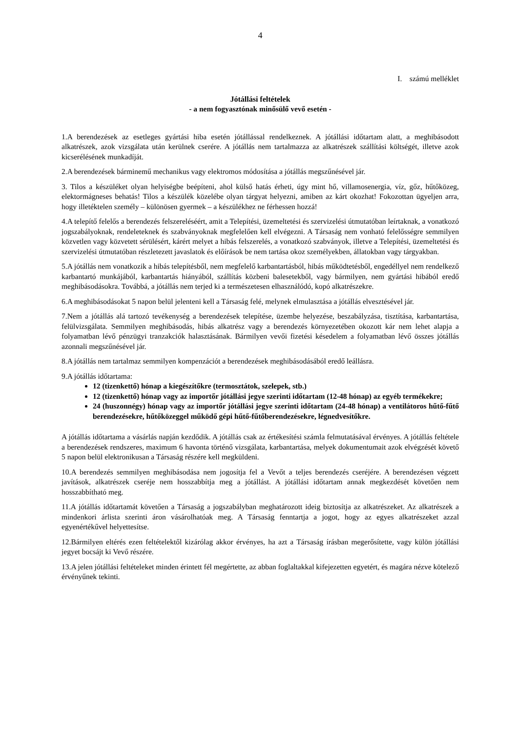4
I. számú melléklet
Jótállási feltételek
- a nem fogyasztónak minősülő vevő esetén -
1.A berendezések az esetleges gyártási hiba esetén jótállással rendelkeznek. A jótállási időtartam alatt, a meghibásodott alkatrészek, azok vizsgálata után kerülnek cserére. A jótállás nem tartalmazza az alkatrészek szállítási költségét, illetve azok kicserélésének munkadíját.
2.A berendezések bárminemű mechanikus vagy elektromos módosítása a jótállás megszűnésével jár.
3. Tilos a készüléket olyan helyiségbe beépíteni, ahol külső hatás érheti, úgy mint hő, villamosenergia, víz, gőz, hűtőközeg, elektormágneses behatás! Tilos a készülék közelébe olyan tárgyat helyezni, amiben az kárt okozhat! Fokozottan ügyeljen arra, hogy illetéktelen személy – különösen gyermek – a készülékhez ne férhessen hozzá!
4.A telepítő felelős a berendezés felszereléséért, amit a Telepítési, üzemeltetési és szervizelési útmutatóban leírtaknak, a vonatkozó jogszabályoknak, rendeleteknek és szabványoknak megfelelően kell elvégezni. A Társaság nem vonható felelősségre semmilyen közvetlen vagy közvetett sérülésért, kárért melyet a hibás felszerelés, a vonatkozó szabványok, illetve a Telepítési, üzemeltetési és szervizelési útmutatóban részletezett javaslatok és előírások be nem tartása okoz személyekben, állatokban vagy tárgyakban.
5.A jótállás nem vonatkozik a hibás telepítésből, nem megfelelő karbantartásból, hibás működtetésből, engedéllyel nem rendelkező karbantartó munkájából, karbantartás hiányából, szállítás közbeni balesetekből, vagy bármilyen, nem gyártási hibából eredő meghibásodásokra. Továbbá, a jótállás nem terjed ki a természetesen elhasználódó, kopó alkatrészekre.
6.A meghibásodásokat 5 napon belül jelenteni kell a Társaság felé, melynek elmulasztása a jótállás elvesztésével jár.
7.Nem a jótállás alá tartozó tevékenység a berendezések telepítése, üzembe helyezése, beszabályzása, tisztítása, karbantartása, felülvizsgálata. Semmilyen meghibásodás, hibás alkatrész vagy a berendezés környezetében okozott kár nem lehet alapja a folyamatban lévő pénzügyi tranzakciók halasztásának. Bármilyen vevői fizetési késedelem a folyamatban lévő összes jótállás azonnali megszűnésével jár.
8.A jótállás nem tartalmaz semmilyen kompenzációt a berendezések meghibásodásából eredő leállásra.
9.A jótállás időtartama:
12 (tizenkettő) hónap a kiegészítőkre (termosztátok, szelepek, stb.)
12 (tizenkettő) hónap vagy az importőr jótállási jegye szerinti időtartam (12-48 hónap) az egyéb termékekre;
24 (huszonnégy) hónap vagy az importőr jótállási jegye szerinti időtartam (24-48 hónap) a ventilátoros hűtő-fűtő berendezésekre, hűtőközeggel működő gépi hűtő-fűtőberendezésekre, légnedvesítőkre.
A jótállás időtartama a vásárlás napján kezdődik. A jótállás csak az értékesítési számla felmutatásával érvényes. A jótállás feltétele a berendezések rendszeres, maximum 6 havonta történő vizsgálata, karbantartása, melyek dokumentumait azok elvégzését követő 5 napon belül elektronikusan a Társaság részére kell megküldeni.
10.A berendezés semmilyen meghibásodása nem jogosítja fel a Vevőt a teljes berendezés cseréjére. A berendezésen végzett javítások, alkatrészek cseréje nem hosszabbítja meg a jótállást. A jótállási időtartam annak megkezdését követően nem hosszabbítható meg.
11.A jótállás időtartamát követően a Társaság a jogszabályban meghatározott ideig biztosítja az alkatrészeket. Az alkatrészek a mindenkori árlista szerinti áron vásárolhatóak meg. A Társaság fenntartja a jogot, hogy az egyes alkatrészeket azzal egyenértékűvel helyettesítse.
12.Bármilyen eltérés ezen feltételektől kizárólag akkor érvényes, ha azt a Társaság írásban megerősítette, vagy külön jótállási jegyet bocsájt ki Vevő részére.
13.A jelen jótállási feltételeket minden érintett fél megértette, az abban foglaltakkal kifejezetten egyetért, és magára nézve kötelező érvényűnek tekinti.